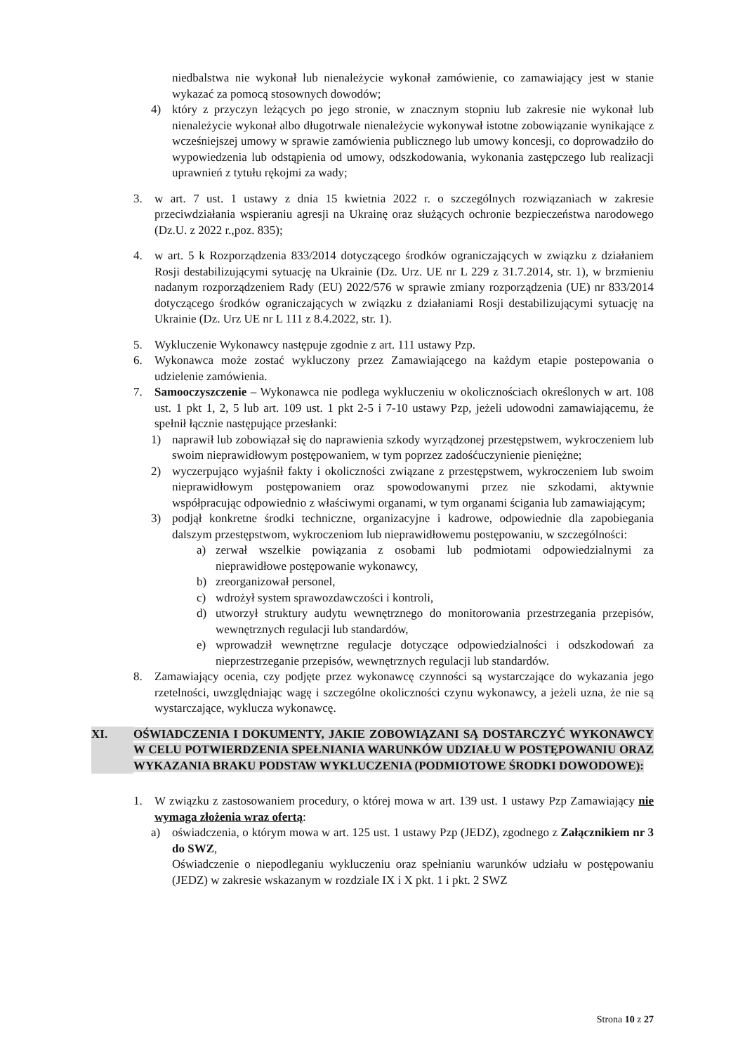niedbalstwa nie wykonał lub nienależycie wykonał zamówienie, co zamawiający jest w stanie wykazać za pomocą stosownych dowodów;
4) który z przyczyn leżących po jego stronie, w znacznym stopniu lub zakresie nie wykonał lub nienależycie wykonał albo długotrwale nienależycie wykonywał istotne zobowiązanie wynikające z wcześniejszej umowy w sprawie zamówienia publicznego lub umowy koncesji, co doprowadziło do wypowiedzenia lub odstąpienia od umowy, odszkodowania, wykonania zastępczego lub realizacji uprawnień z tytułu rękojmi za wady;
3. w art. 7 ust. 1 ustawy z dnia 15 kwietnia 2022 r. o szczególnych rozwiązaniach w zakresie przeciwdziałania wspieraniu agresji na Ukrainę oraz służących ochronie bezpieczeństwa narodowego (Dz.U. z 2022 r.,poz. 835);
4. w art. 5 k Rozporządzenia 833/2014 dotyczącego środków ograniczających w związku z działaniem Rosji destabilizującymi sytuację na Ukrainie (Dz. Urz. UE nr L 229 z 31.7.2014, str. 1), w brzmieniu nadanym rozporządzeniem Rady (EU) 2022/576 w sprawie zmiany rozporządzenia (UE) nr 833/2014 dotyczącego środków ograniczających w związku z działaniami Rosji destabilizującymi sytuację na Ukrainie (Dz. Urz UE nr L 111 z 8.4.2022, str. 1).
5. Wykluczenie Wykonawcy następuje zgodnie z art. 111 ustawy Pzp.
6. Wykonawca może zostać wykluczony przez Zamawiającego na każdym etapie postepowania o udzielenie zamówienia.
7. Samooczyszczenie – Wykonawca nie podlega wykluczeniu w okolicznościach określonych w art. 108 ust. 1 pkt 1, 2, 5 lub art. 109 ust. 1 pkt 2-5 i 7-10 ustawy Pzp, jeżeli udowodni zamawiającemu, że spełnił łącznie następujące przesłanki:
1) naprawił lub zobowiązał się do naprawienia szkody wyrządzonej przestępstwem, wykroczeniem lub swoim nieprawidłowym postępowaniem, w tym poprzez zadośćuczynienie pieniężne;
2) wyczerpująco wyjaśnił fakty i okoliczności związane z przestępstwem, wykroczeniem lub swoim nieprawidłowym postępowaniem oraz spowodowanymi przez nie szkodami, aktywnie współpracując odpowiednio z właściwymi organami, w tym organami ścigania lub zamawiającym;
3) podjął konkretne środki techniczne, organizacyjne i kadrowe, odpowiednie dla zapobiegania dalszym przestępstwom, wykroczeniom lub nieprawidłowemu postępowaniu, w szczególności:
a) zerwał wszelkie powiązania z osobami lub podmiotami odpowiedzialnymi za nieprawidłowe postępowanie wykonawcy,
b) zreorganizował personel,
c) wdrożył system sprawozdawczości i kontroli,
d) utworzył struktury audytu wewnętrznego do monitorowania przestrzegania przepisów, wewnętrznych regulacji lub standardów,
e) wprowadził wewnętrzne regulacje dotyczące odpowiedzialności i odszkodowań za nieprzestrzeganie przepisów, wewnętrznych regulacji lub standardów.
8. Zamawiający ocenia, czy podjęte przez wykonawcę czynności są wystarczające do wykazania jego rzetelności, uwzględniając wagę i szczególne okoliczności czynu wykonawcy, a jeżeli uzna, że nie są wystarczające, wyklucza wykonawcę.
XI. OŚWIADCZENIA I DOKUMENTY, JAKIE ZOBOWIĄZANI SĄ DOSTARCZYĆ WYKONAWCY W CELU POTWIERDZENIA SPEŁNIANIA WARUNKÓW UDZIAŁU W POSTĘPOWANIU ORAZ WYKAZANIA BRAKU PODSTAW WYKLUCZENIA (PODMIOTOWE ŚRODKI DOWODOWE):
1. W związku z zastosowaniem procedury, o której mowa w art. 139 ust. 1 ustawy Pzp Zamawiający nie wymaga złożenia wraz ofertą:
a) oświadczenia, o którym mowa w art. 125 ust. 1 ustawy Pzp (JEDZ), zgodnego z Załącznikiem nr 3 do SWZ,
Oświadczenie o niepodleganiu wykluczeniu oraz spełnianiu warunków udziału w postępowaniu (JEDZ) w zakresie wskazanym w rozdziale IX i X pkt. 1 i pkt. 2 SWZ
Strona 10 z 27